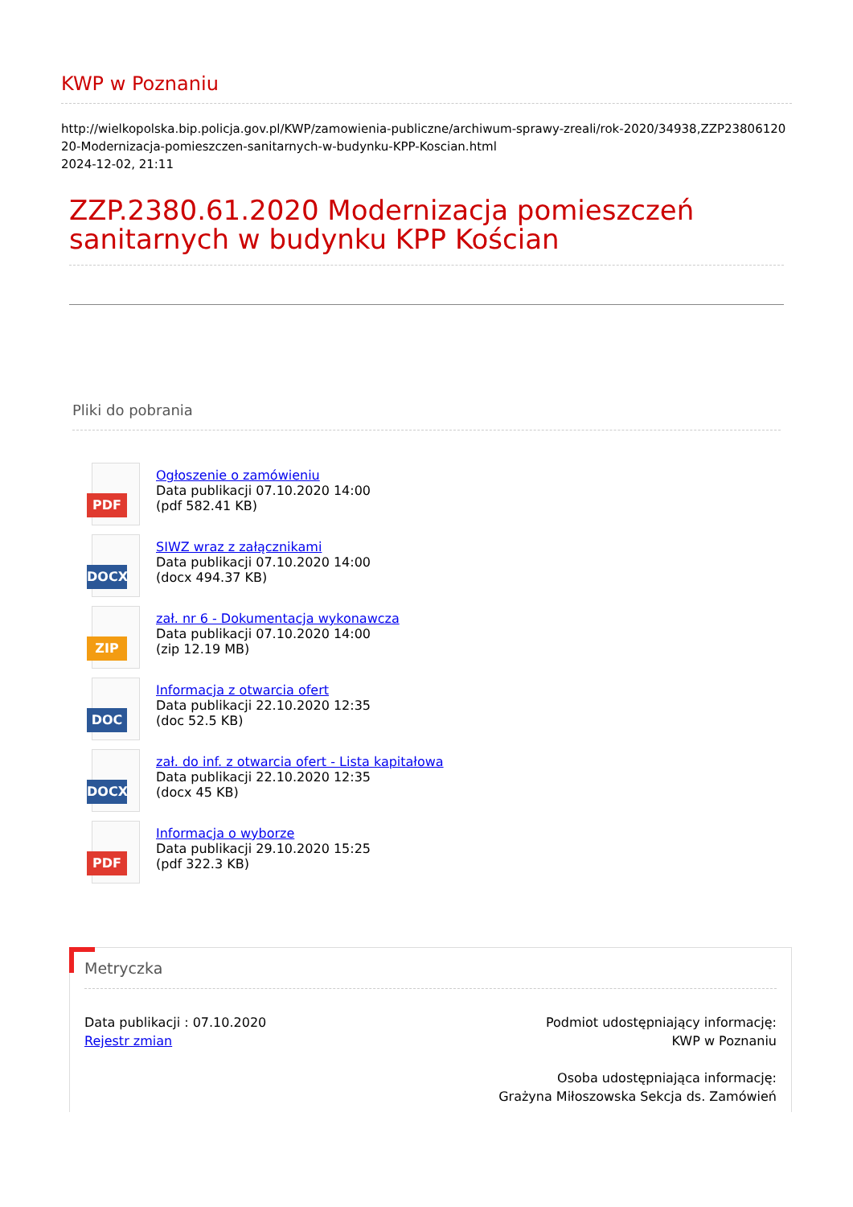KWP w Poznaniu
http://wielkopolska.bip.policja.gov.pl/KWP/zamowienia-publiczne/archiwum-sprawy-zreali/rok-2020/34938,ZZP2380612020-Modernizacja-pomieszczen-sanitarnych-w-budynku-KPP-Koscian.html
2024-12-02, 21:11
ZZP.2380.61.2020 Modernizacja pomieszczeń sanitarnych w budynku KPP Kościan
Pliki do pobrania
PDF
Ogłoszenie o zamówieniu
Data publikacji 07.10.2020 14:00
(pdf 582.41 KB)
DOCX
SIWZ wraz z załącznikami
Data publikacji 07.10.2020 14:00
(docx 494.37 KB)
ZIP
zał. nr 6 - Dokumentacja wykonawcza
Data publikacji 07.10.2020 14:00
(zip 12.19 MB)
DOC
Informacja z otwarcia ofert
Data publikacji 22.10.2020 12:35
(doc 52.5 KB)
DOCX
zał. do inf. z otwarcia ofert - Lista kapitałowa
Data publikacji 22.10.2020 12:35
(docx 45 KB)
PDF
Informacja o wyborze
Data publikacji 29.10.2020 15:25
(pdf 322.3 KB)
Metryczka
Data publikacji : 07.10.2020
Rejestr zmian
Podmiot udostępniający informację:
KWP w Poznaniu
Osoba udostępniająca informację:
Grażyna Miłoszowska Sekcja ds. Zamówień